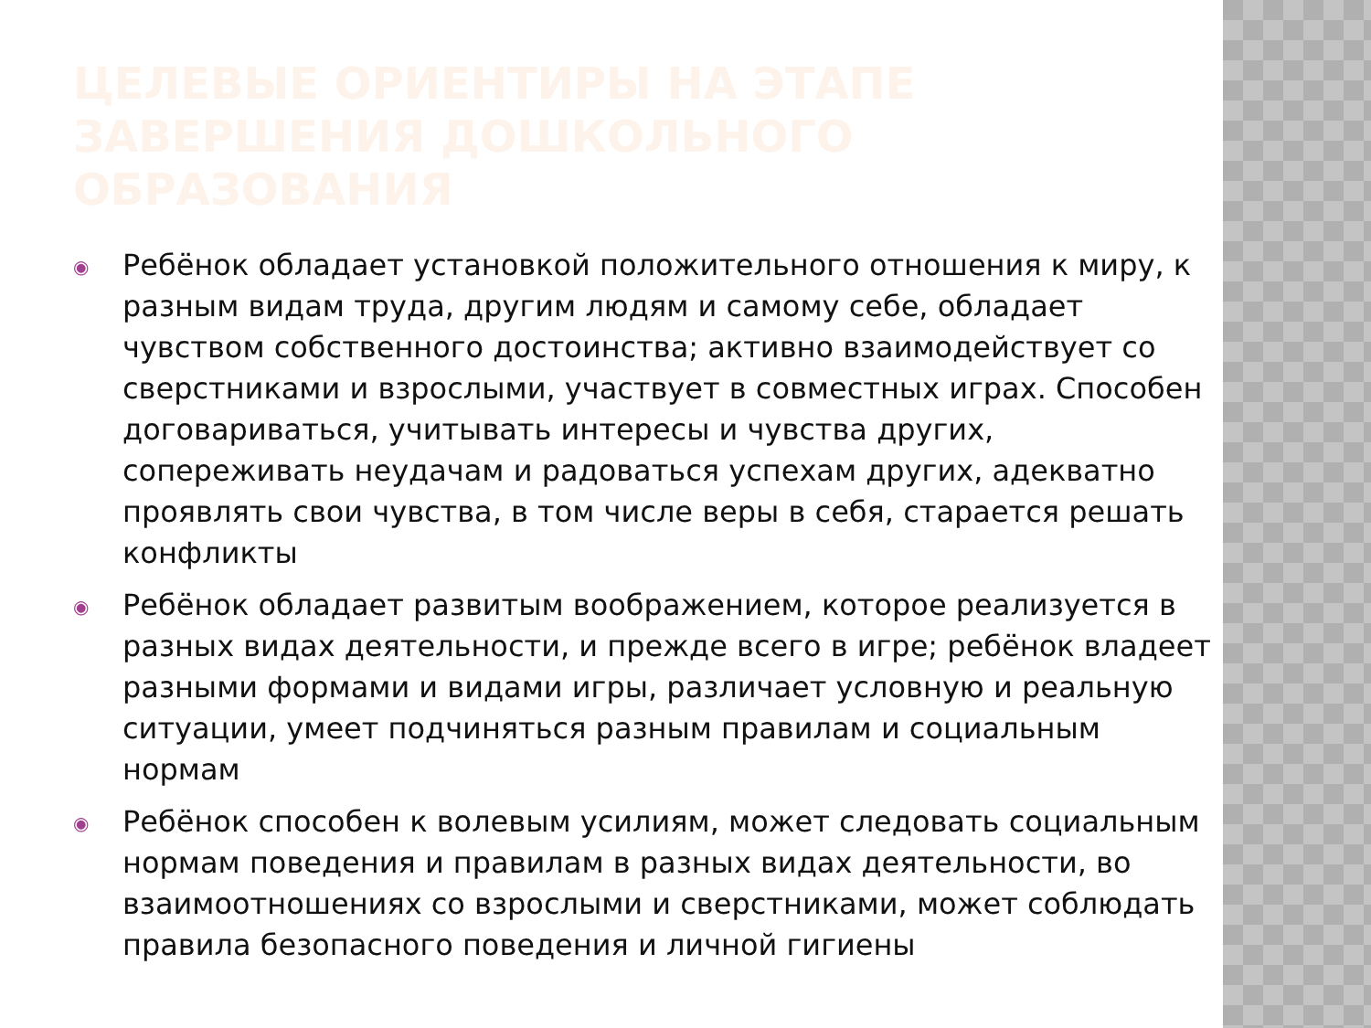ЦЕЛЕВЫЕ ОРИЕНТИРЫ НА ЭТАПЕ ЗАВЕРШЕНИЯ ДОШКОЛЬНОГО ОБРАЗОВАНИЯ
◉ Ребёнок обладает установкой положительного отношения к миру, к разным видам труда, другим людям и самому себе, обладает чувством собственного достоинства; активно взаимодействует со сверстниками и взрослыми, участвует в совместных играх. Способен договариваться, учитывать интересы и чувства других, сопереживать неудачам и радоваться успехам других, адекватно проявлять свои чувства, в том числе веры в себя, старается решать конфликты
◉ Ребёнок обладает развитым воображением, которое реализуется в разных видах деятельности, и прежде всего в игре; ребёнок владеет разными формами и видами игры, различает условную и реальную ситуации, умеет подчиняться разным правилам и социальным нормам
◉ Ребёнок способен к волевым усилиям, может следовать социальным нормам поведения и правилам в разных видах деятельности, во взаимоотношениях со взрослыми и сверстниками, может соблюдать правила безопасного поведения и личной гигиены